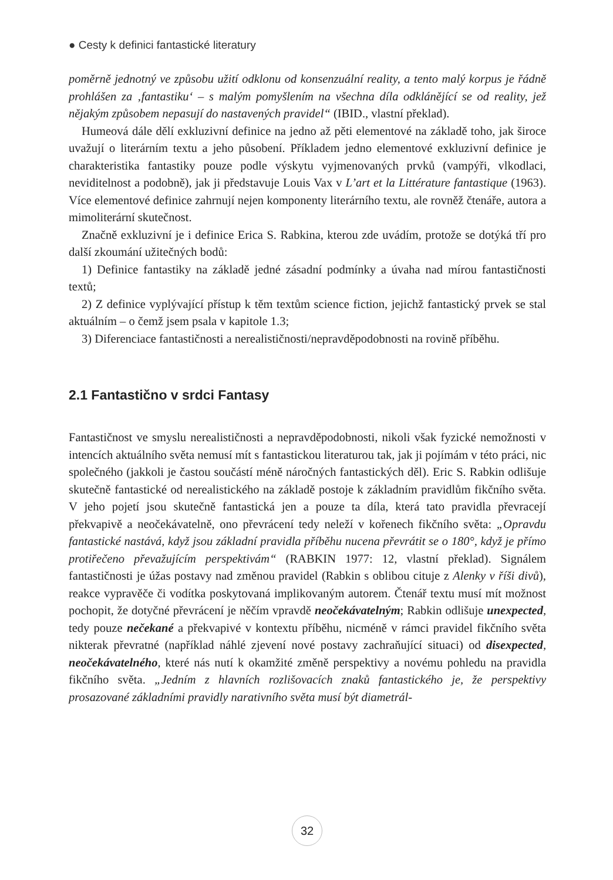● Cesty k definici fantastické literatury
poměrně jednotný ve způsobu užití odklonu od konsenzuální reality, a tento malý korpus je řádně prohlášen za ‚fantastiku‘ – s malým pomyšlením na všechna díla odklánějící se od reality, jež nějakým způsobem nepasují do nastavených pravidel“ (IBID., vlastní překlad).
Humeová dále dělí exkluzivní definice na jedno až pěti elementové na základě toho, jak široce uvažují o literárním textu a jeho působení. Příkladem jedno elementové exkluzivní definice je charakteristika fantastiky pouze podle výskytu vyjmenovaných prvků (vampýři, vlkodlaci, neviditelnost a podobně), jak ji představuje Louis Vax v L’art et la Littérature fantastique (1963). Více elementové definice zahrnují nejen komponenty literárního textu, ale rovněž čtenáře, autora a mimoliterární skutečnost.
Značně exkluzivní je i definice Erica S. Rabkina, kterou zde uvádím, protože se dotýká tří pro další zkoumání užitečných bodů:
1) Definice fantastiky na základě jedné zásadní podmínky a úvaha nad mírou fantastičnosti textů;
2) Z definice vyplývající přístup k těm textům science fiction, jejichž fantastický prvek se stal aktuálním – o čemž jsem psala v kapitole 1.3;
3) Diferenciace fantastičnosti a nerealističnosti/nepravděpodobnosti na rovině příběhu.
2.1 Fantastično v srdci Fantasy
Fantastičnost ve smyslu nerealističnosti a nepravděpodobnosti, nikoli však fyzické nemožnosti v intencích aktuálního světa nemusí mít s fantastickou literaturou tak, jak ji pojímám v této práci, nic společného (jakkoli je častou součástí méně náročných fantastických děl). Eric S. Rabkin odlišuje skutečně fantastické od nerealistického na základě postoje k základním pravidlům fikčního světa. V jeho pojetí jsou skutečně fantastická jen a pouze ta díla, která tato pravidla převracejí překvapivě a neočekávatelně, ono převrácení tedy neleží v kořenech fikčního světa: „Opravdu fantastické nastává, když jsou základní pravidla příběhu nucena převrátit se o 180°, když je přímo protiřečeno převažujícím perspektivám“ (RABKIN 1977: 12, vlastní překlad). Signálem fantastičnosti je úžas postavy nad změnou pravidel (Rabkin s oblibou cituje z Alenky v říši divů), reakce vypravěče či vodítka poskytovaná implikovaným autorem. Čtenář textu musí mít možnost pochopit, že dotyčné převrácení je něčím vpravdě neočekávatelným; Rabkin odlišuje unexpected, tedy pouze nečekané a překvapivé v kontextu příběhu, nicméně v rámci pravidel fikčního světa nikterak převratné (například náhlé zjevení nové postavy zachraňující situaci) od disexpected, neočekávatelného, které nás nutí k okamžité změně perspektivy a novému pohledu na pravidla fikčního světa. „Jedním z hlavních rozlišovacích znaků fantastického je, že perspektivy prosazované základními pravidly narativního světa musí být diametrál-
32